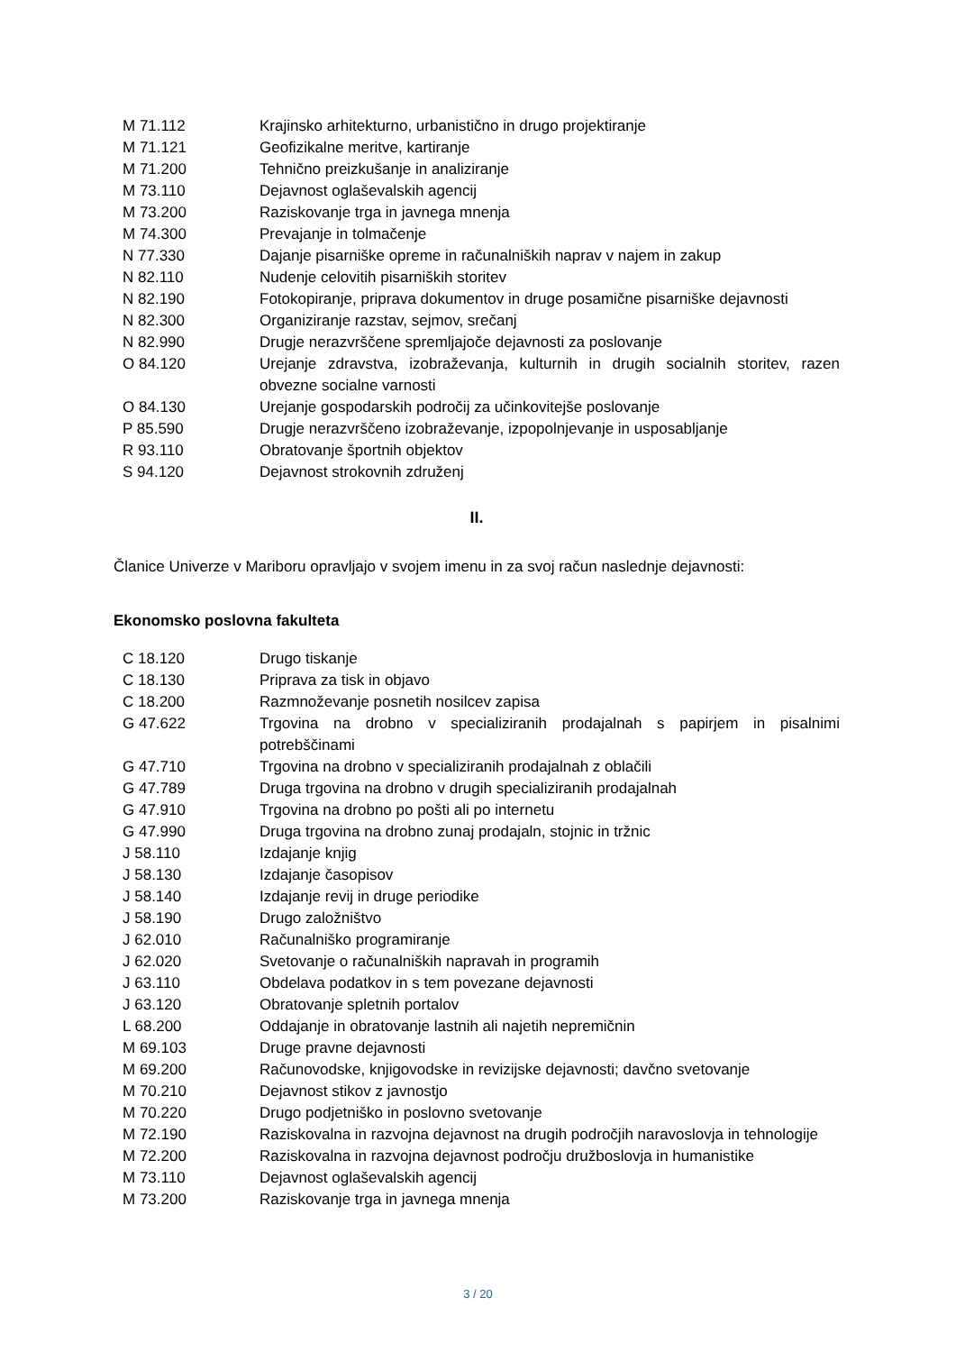| M 71.112 | Krajinsko arhitekturno, urbanistično in drugo projektiranje |
| M 71.121 | Geofizikalne meritve, kartiranje |
| M 71.200 | Tehnično preizkušanje in analiziranje |
| M 73.110 | Dejavnost oglaševalskih agencij |
| M 73.200 | Raziskovanje trga in javnega mnenja |
| M 74.300 | Prevajanje in tolmačenje |
| N 77.330 | Dajanje pisarniške opreme in računalniških naprav v najem in zakup |
| N 82.110 | Nudenje celovitih pisarniških storitev |
| N 82.190 | Fotokopiranje, priprava dokumentov in druge posamične pisarniške dejavnosti |
| N 82.300 | Organiziranje razstav, sejmov, srečanj |
| N 82.990 | Drugje nerazvrščene spremljajoče dejavnosti za poslovanje |
| O 84.120 | Urejanje zdravstva, izobraževanja, kulturnih in drugih socialnih storitev, razen obvezne socialne varnosti |
| O 84.130 | Urejanje gospodarskih področij za učinkovitejše poslovanje |
| P 85.590 | Drugje nerazvrščeno izobraževanje, izpopolnjevanje in usposabljanje |
| R 93.110 | Obratovanje športnih objektov |
| S 94.120 | Dejavnost strokovnih združenj |
II.
Članice Univerze v Mariboru opravljajo v svojem imenu in za svoj račun naslednje dejavnosti:
Ekonomsko poslovna fakulteta
| C 18.120 | Drugo tiskanje |
| C 18.130 | Priprava za tisk in objavo |
| C 18.200 | Razmnoževanje posnetih nosilcev zapisa |
| G 47.622 | Trgovina na drobno v specializiranih prodajalnah s papirjem in pisalnimi potrebščinami |
| G 47.710 | Trgovina na drobno v specializiranih prodajalnah z oblačili |
| G 47.789 | Druga trgovina na drobno v drugih specializiranih prodajalnah |
| G 47.910 | Trgovina na drobno po pošti ali po internetu |
| G 47.990 | Druga trgovina na drobno zunaj prodajaln, stojnic in tržnic |
| J 58.110 | Izdajanje knjig |
| J 58.130 | Izdajanje časopisov |
| J 58.140 | Izdajanje revij in druge periodike |
| J 58.190 | Drugo založništvo |
| J 62.010 | Računalniško programiranje |
| J 62.020 | Svetovanje o računalniških napravah in programih |
| J 63.110 | Obdelava podatkov in s tem povezane dejavnosti |
| J 63.120 | Obratovanje spletnih portalov |
| L 68.200 | Oddajanje in obratovanje lastnih ali najetih nepremičnin |
| M 69.103 | Druge pravne dejavnosti |
| M 69.200 | Računovodske, knjigovodske in revizijske dejavnosti; davčno svetovanje |
| M 70.210 | Dejavnost stikov z javnostjo |
| M 70.220 | Drugo podjetniško in poslovno svetovanje |
| M 72.190 | Raziskovalna in razvojna dejavnost na drugih področjih naravoslovja in tehnologije |
| M 72.200 | Raziskovalna in razvojna dejavnost področju družboslovja in humanistike |
| M 73.110 | Dejavnost oglaševalskih agencij |
| M 73.200 | Raziskovanje trga in javnega mnenja |
3 / 20